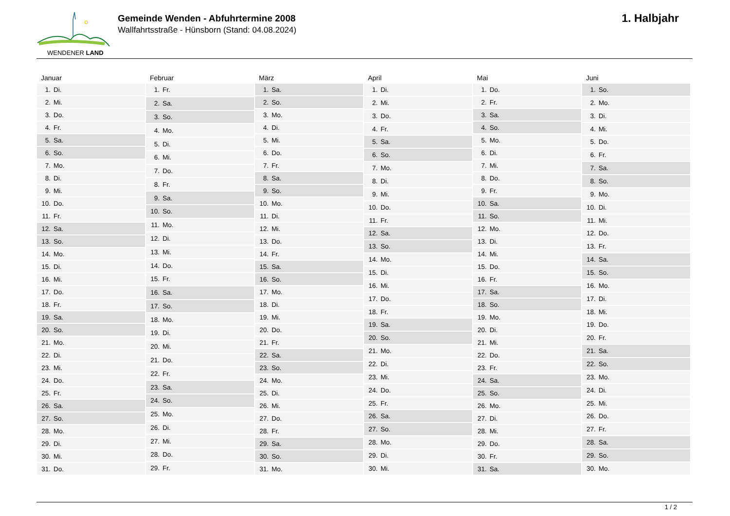WENDENER LAND
Gemeinde Wenden - Abfuhrtermine 2008
Wallfahrtsstraße - Hünsborn (Stand: 04.08.2024)
1. Halbjahr
Januar
| 1. | Di. |
| 2. | Mi. |
| 3. | Do. |
| 4. | Fr. |
| 5. | Sa. |
| 6. | So. |
| 7. | Mo. |
| 8. | Di. |
| 9. | Mi. |
| 10. | Do. |
| 11. | Fr. |
| 12. | Sa. |
| 13. | So. |
| 14. | Mo. |
| 15. | Di. |
| 16. | Mi. |
| 17. | Do. |
| 18. | Fr. |
| 19. | Sa. |
| 20. | So. |
| 21. | Mo. |
| 22. | Di. |
| 23. | Mi. |
| 24. | Do. |
| 25. | Fr. |
| 26. | Sa. |
| 27. | So. |
| 28. | Mo. |
| 29. | Di. |
| 30. | Mi. |
| 31. | Do. |
Februar
| 1. | Fr. |
| 2. | Sa. |
| 3. | So. |
| 4. | Mo. |
| 5. | Di. |
| 6. | Mi. |
| 7. | Do. |
| 8. | Fr. |
| 9. | Sa. |
| 10. | So. |
| 11. | Mo. |
| 12. | Di. |
| 13. | Mi. |
| 14. | Do. |
| 15. | Fr. |
| 16. | Sa. |
| 17. | So. |
| 18. | Mo. |
| 19. | Di. |
| 20. | Mi. |
| 21. | Do. |
| 22. | Fr. |
| 23. | Sa. |
| 24. | So. |
| 25. | Mo. |
| 26. | Di. |
| 27. | Mi. |
| 28. | Do. |
| 29. | Fr. |
März
| 1. | Sa. |
| 2. | So. |
| 3. | Mo. |
| 4. | Di. |
| 5. | Mi. |
| 6. | Do. |
| 7. | Fr. |
| 8. | Sa. |
| 9. | So. |
| 10. | Mo. |
| 11. | Di. |
| 12. | Mi. |
| 13. | Do. |
| 14. | Fr. |
| 15. | Sa. |
| 16. | So. |
| 17. | Mo. |
| 18. | Di. |
| 19. | Mi. |
| 20. | Do. |
| 21. | Fr. |
| 22. | Sa. |
| 23. | So. |
| 24. | Mo. |
| 25. | Di. |
| 26. | Mi. |
| 27. | Do. |
| 28. | Fr. |
| 29. | Sa. |
| 30. | So. |
| 31. | Mo. |
April
| 1. | Di. |
| 2. | Mi. |
| 3. | Do. |
| 4. | Fr. |
| 5. | Sa. |
| 6. | So. |
| 7. | Mo. |
| 8. | Di. |
| 9. | Mi. |
| 10. | Do. |
| 11. | Fr. |
| 12. | Sa. |
| 13. | So. |
| 14. | Mo. |
| 15. | Di. |
| 16. | Mi. |
| 17. | Do. |
| 18. | Fr. |
| 19. | Sa. |
| 20. | So. |
| 21. | Mo. |
| 22. | Di. |
| 23. | Mi. |
| 24. | Do. |
| 25. | Fr. |
| 26. | Sa. |
| 27. | So. |
| 28. | Mo. |
| 29. | Di. |
| 30. | Mi. |
Mai
| 1. | Do. |
| 2. | Fr. |
| 3. | Sa. |
| 4. | So. |
| 5. | Mo. |
| 6. | Di. |
| 7. | Mi. |
| 8. | Do. |
| 9. | Fr. |
| 10. | Sa. |
| 11. | So. |
| 12. | Mo. |
| 13. | Di. |
| 14. | Mi. |
| 15. | Do. |
| 16. | Fr. |
| 17. | Sa. |
| 18. | So. |
| 19. | Mo. |
| 20. | Di. |
| 21. | Mi. |
| 22. | Do. |
| 23. | Fr. |
| 24. | Sa. |
| 25. | So. |
| 26. | Mo. |
| 27. | Di. |
| 28. | Mi. |
| 29. | Do. |
| 30. | Fr. |
| 31. | Sa. |
Juni
| 1. | So. |
| 2. | Mo. |
| 3. | Di. |
| 4. | Mi. |
| 5. | Do. |
| 6. | Fr. |
| 7. | Sa. |
| 8. | So. |
| 9. | Mo. |
| 10. | Di. |
| 11. | Mi. |
| 12. | Do. |
| 13. | Fr. |
| 14. | Sa. |
| 15. | So. |
| 16. | Mo. |
| 17. | Di. |
| 18. | Mi. |
| 19. | Do. |
| 20. | Fr. |
| 21. | Sa. |
| 22. | So. |
| 23. | Mo. |
| 24. | Di. |
| 25. | Mi. |
| 26. | Do. |
| 27. | Fr. |
| 28. | Sa. |
| 29. | So. |
| 30. | Mo. |
1 / 2